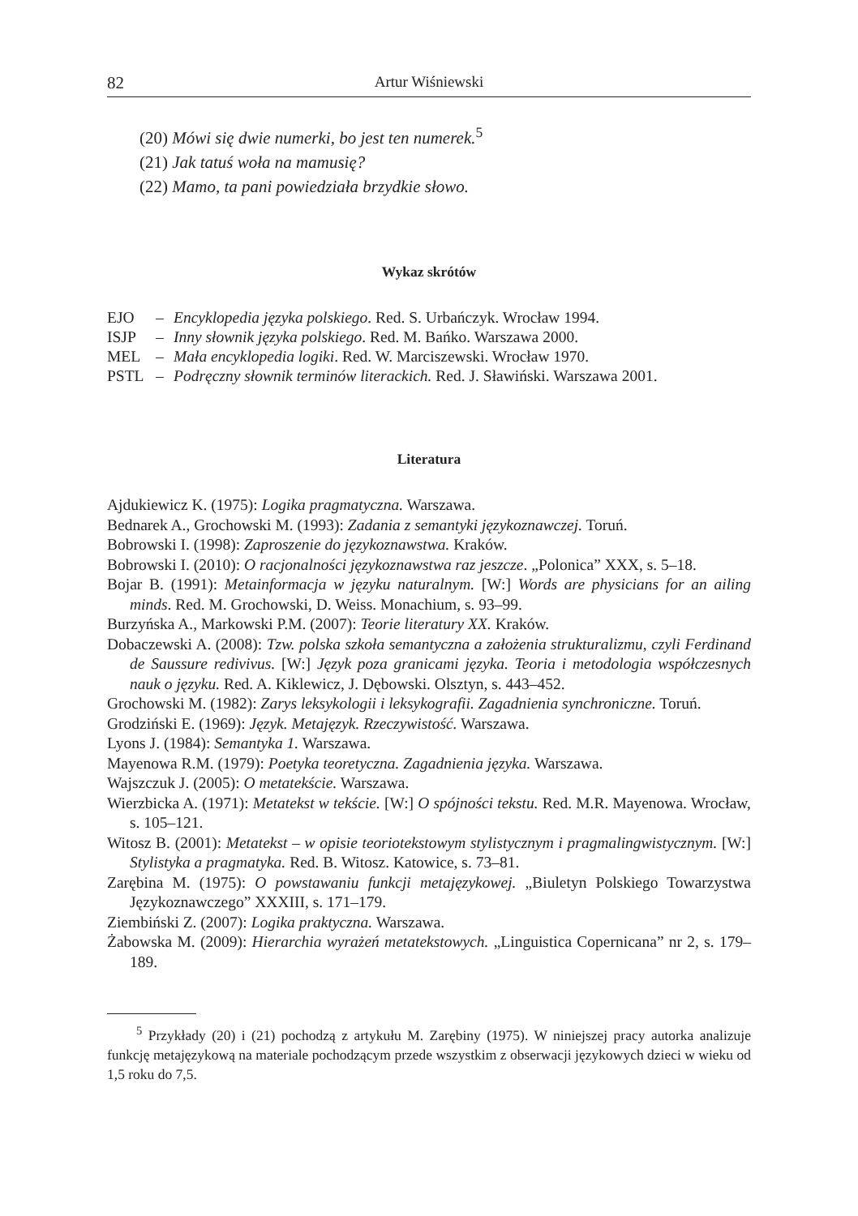82 Artur Wiśniewski
(20) Mówi się dwie numerki, bo jest ten numerek.<sup>5</sup>
(21) Jak tatuś woła na mamusię?
(22) Mamo, ta pani powiedziała brzydkie słowo.
Wykaz skrótów
| EJO | – | Encyklopedia języka polskiego . Red. S. Urbańczyk. Wrocław 1994. |
| ISJP | – | Inny słownik języka polskiego . Red. M. Bańko. Warszawa 2000. |
| MEL | – | Mała encyklopedia logiki . Red. W. Marciszewski. Wrocław 1970. |
| PSTL | – | Podręczny słownik terminów literackich. Red. J. Sławiński. Warszawa 2001. |
Literatura
Ajdukiewicz K. (1975): Logika pragmatyczna. Warszawa.
Bednarek A., Grochowski M. (1993): Zadania z semantyki językoznawczej. Toruń.
Bobrowski I. (1998): Zaproszenie do językoznawstwa. Kraków.
Bobrowski I. (2010): O racjonalności językoznawstwa raz jeszcze. „Polonica” XXX, s. 5–18.
Bojar B. (1991): Metainformacja w języku naturalnym. [W:] Words are physicians for an ailing minds. Red. M. Grochowski, D. Weiss. Monachium, s. 93–99.
Burzyńska A., Markowski P.M. (2007): Teorie literatury XX. Kraków.
Dobaczewski A. (2008): Tzw. polska szkoła semantyczna a założenia strukturalizmu, czyli Ferdinand de Saussure redivivus. [W:] Język poza granicami języka. Teoria i metodologia współczesnych nauk o języku. Red. A. Kiklewicz, J. Dębowski. Olsztyn, s. 443–452.
Grochowski M. (1982): Zarys leksykologii i leksykografii. Zagadnienia synchroniczne. Toruń.
Grodziński E. (1969): Język. Metajęzyk. Rzeczywistość. Warszawa.
Lyons J. (1984): Semantyka 1. Warszawa.
Mayenowa R.M. (1979): Poetyka teoretyczna. Zagadnienia języka. Warszawa.
Wajszczuk J. (2005): O metatekście. Warszawa.
Wierzbicka A. (1971): Metatekst w tekście. [W:] O spójności tekstu. Red. M.R. Mayenowa. Wrocław, s. 105–121.
Witosz B. (2001): Metatekst – w opisie teoriotekstowym stylistycznym i pragmalingwistycznym. [W:] Stylistyka a pragmatyka. Red. B. Witosz. Katowice, s. 73–81.
Zarębina M. (1975): O powstawaniu funkcji metajęzykowej. „Biuletyn Polskiego Towarzystwa Językoznawczego” XXXIII, s. 171–179.
Ziembiński Z. (2007): Logika praktyczna. Warszawa.
Żabowska M. (2009): Hierarchia wyrażeń metatekstowych. „Linguistica Copernicana” nr 2, s. 179–189.
<sup>5</sup> Przykłady (20) i (21) pochodzą z artykułu M. Zarębiny (1975). W niniejszej pracy autorka analizuje funkcję metajęzykową na materiale pochodzącym przede wszystkim z obserwacji językowych dzieci w wieku od 1,5 roku do 7,5.